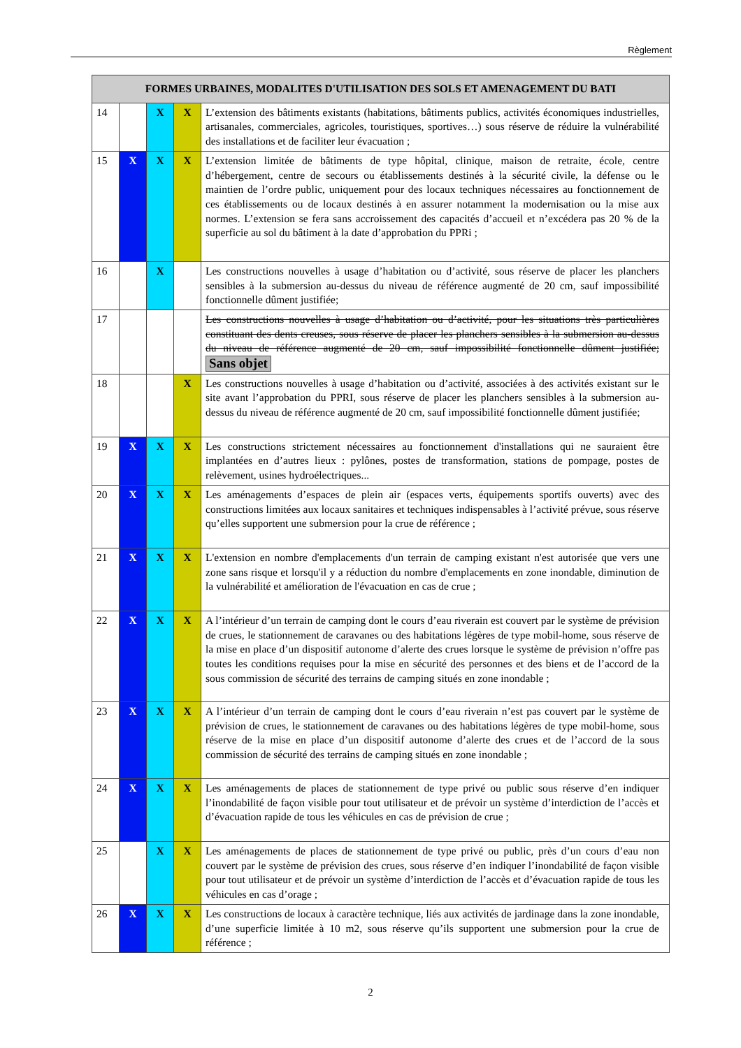Règlement
| FORMES URBAINES, MODALITES D'UTILISATION DES SOLS ET AMENAGEMENT DU BATI | | | | |
| --- | --- | --- | --- | --- |
| 14 | | X | X | L’extension des bâtiments existants (habitations, bâtiments publics, activités économiques industrielles, artisanales, commerciales, agricoles, touristiques, sportives…) sous réserve de réduire la vulnérabilité des installations et de faciliter leur évacuation ; |
| 15 | X | X | X | L’extension limitée de bâtiments de type hôpital, clinique, maison de retraite, école, centre d’hébergement, centre de secours ou établissements destinés à la sécurité civile, la défense ou le maintien de l’ordre public, uniquement pour des locaux techniques nécessaires au fonctionnement de ces établissements ou de locaux destinés à en assurer notamment la modernisation ou la mise aux normes. L’extension se fera sans accroissement des capacités d’accueil et n’excédera pas 20 % de la superficie au sol du bâtiment à la date d’approbation du PPRi ; |
| 16 | | X | | Les constructions nouvelles à usage d’habitation ou d’activité, sous réserve de placer les planchers sensibles à la submersion au-dessus du niveau de référence augmenté de 20 cm, sauf impossibilité fonctionnelle dûment justifiée; |
| 17 | | | | Les constructions nouvelles à usage d’habitation ou d’activité, pour les situations très particulières constituant des dents creuses, sous réserve de placer les planchers sensibles à la submersion au-dessus du niveau de référence augmenté de 20 cm, sauf impossibilité fonctionnelle dûment justifiée; Sans objet |
| 18 | | | X | Les constructions nouvelles à usage d’habitation ou d’activité, associées à des activités existant sur le site avant l’approbation du PPRI, sous réserve de placer les planchers sensibles à la submersion au-dessus du niveau de référence augmenté de 20 cm, sauf impossibilité fonctionnelle dûment justifiée; |
| 19 | X | X | X | Les constructions strictement nécessaires au fonctionnement d'installations qui ne sauraient être implantées en d’autres lieux : pylônes, postes de transformation, stations de pompage, postes de relèvement, usines hydroélectriques... |
| 20 | X | X | X | Les aménagements d’espaces de plein air (espaces verts, équipements sportifs ouverts) avec des constructions limitées aux locaux sanitaires et techniques indispensables à l’activité prévue, sous réserve qu’elles supportent une submersion pour la crue de référence ; |
| 21 | X | X | X | L'extension en nombre d'emplacements d'un terrain de camping existant n'est autorisée que vers une zone sans risque et lorsqu'il y a réduction du nombre d'emplacements en zone inondable, diminution de la vulnérabilité et amélioration de l'évacuation en cas de crue ; |
| 22 | X | X | X | A l’intérieur d’un terrain de camping dont le cours d’eau riverain est couvert par le système de prévision de crues, le stationnement de caravanes ou des habitations légères de type mobil-home, sous réserve de la mise en place d’un dispositif autonome d’alerte des crues lorsque le système de prévision n’offre pas toutes les conditions requises pour la mise en sécurité des personnes et des biens et de l’accord de la sous commission de sécurité des terrains de camping situés en zone inondable ; |
| 23 | X | X | X | A l’intérieur d’un terrain de camping dont le cours d’eau riverain n’est pas couvert par le système de prévision de crues, le stationnement de caravanes ou des habitations légères de type mobil-home, sous réserve de la mise en place d’un dispositif autonome d’alerte des crues et de l’accord de la sous commission de sécurité des terrains de camping situés en zone inondable ; |
| 24 | X | X | X | Les aménagements de places de stationnement de type privé ou public sous réserve d’en indiquer l’inondabilité de façon visible pour tout utilisateur et de prévoir un système d’interdiction de l’accès et d’évacuation rapide de tous les véhicules en cas de prévision de crue ; |
| 25 | | X | X | Les aménagements de places de stationnement de type privé ou public, près d’un cours d’eau non couvert par le système de prévision des crues, sous réserve d’en indiquer l’inondabilité de façon visible pour tout utilisateur et de prévoir un système d’interdiction de l’accès et d’évacuation rapide de tous les véhicules en cas d’orage ; |
| 26 | X | X | X | Les constructions de locaux à caractère technique, liés aux activités de jardinage dans la zone inondable, d’une superficie limitée à 10 m2, sous réserve qu’ils supportent une submersion pour la crue de référence ; |
2